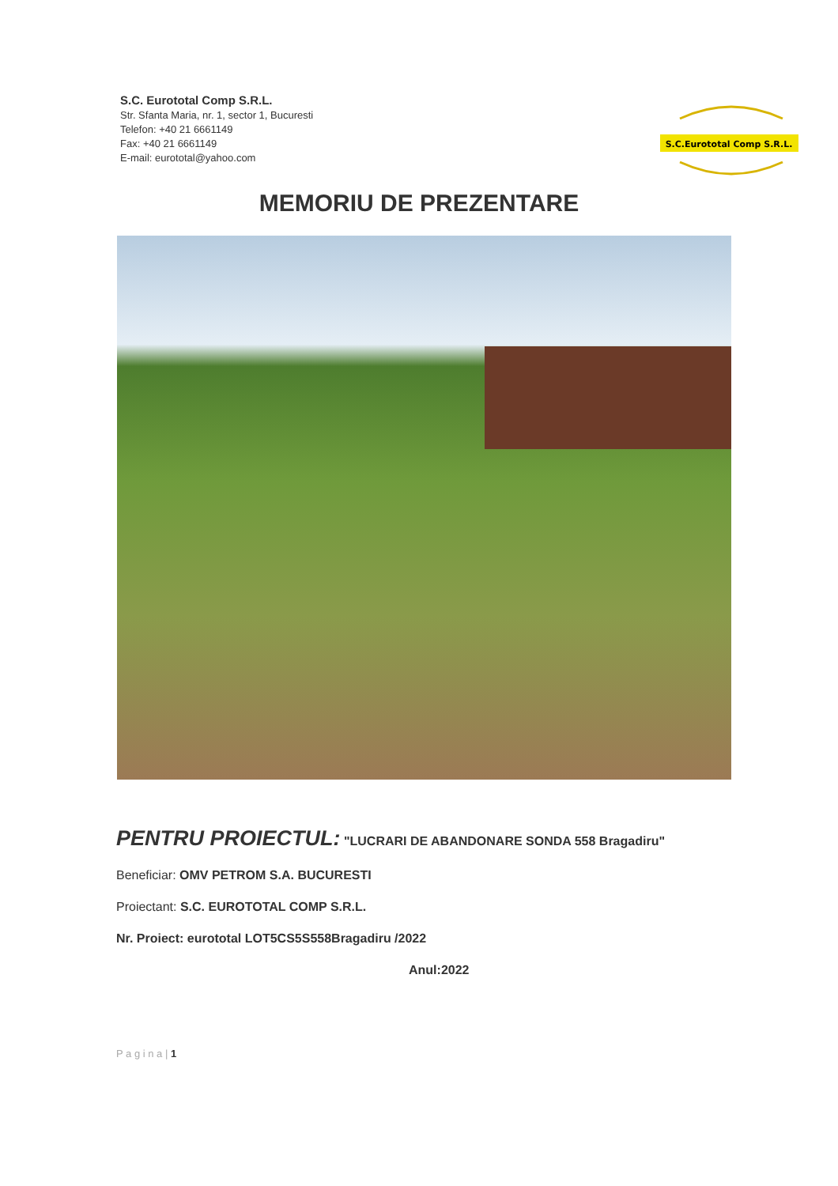S.C. Eurototal Comp S.R.L.
Str. Sfanta Maria, nr. 1, sector 1, Bucuresti
Telefon: +40 21 6661149
Fax: +40 21 6661149
E-mail: eurototal@yahoo.com
S.C.Eurototal Comp S.R.L.
MEMORIU DE PREZENTARE
PENTRU PROIECTUL: "LUCRARI DE ABANDONARE SONDA 558 Bragadiru"
Beneficiar: OMV PETROM S.A. BUCURESTI
Proiectant: S.C. EUROTOTAL COMP S.R.L.
Nr. Proiect: eurototal LOT5CS5S558Bragadiru /2022
Anul:2022
P a g i n a | 1